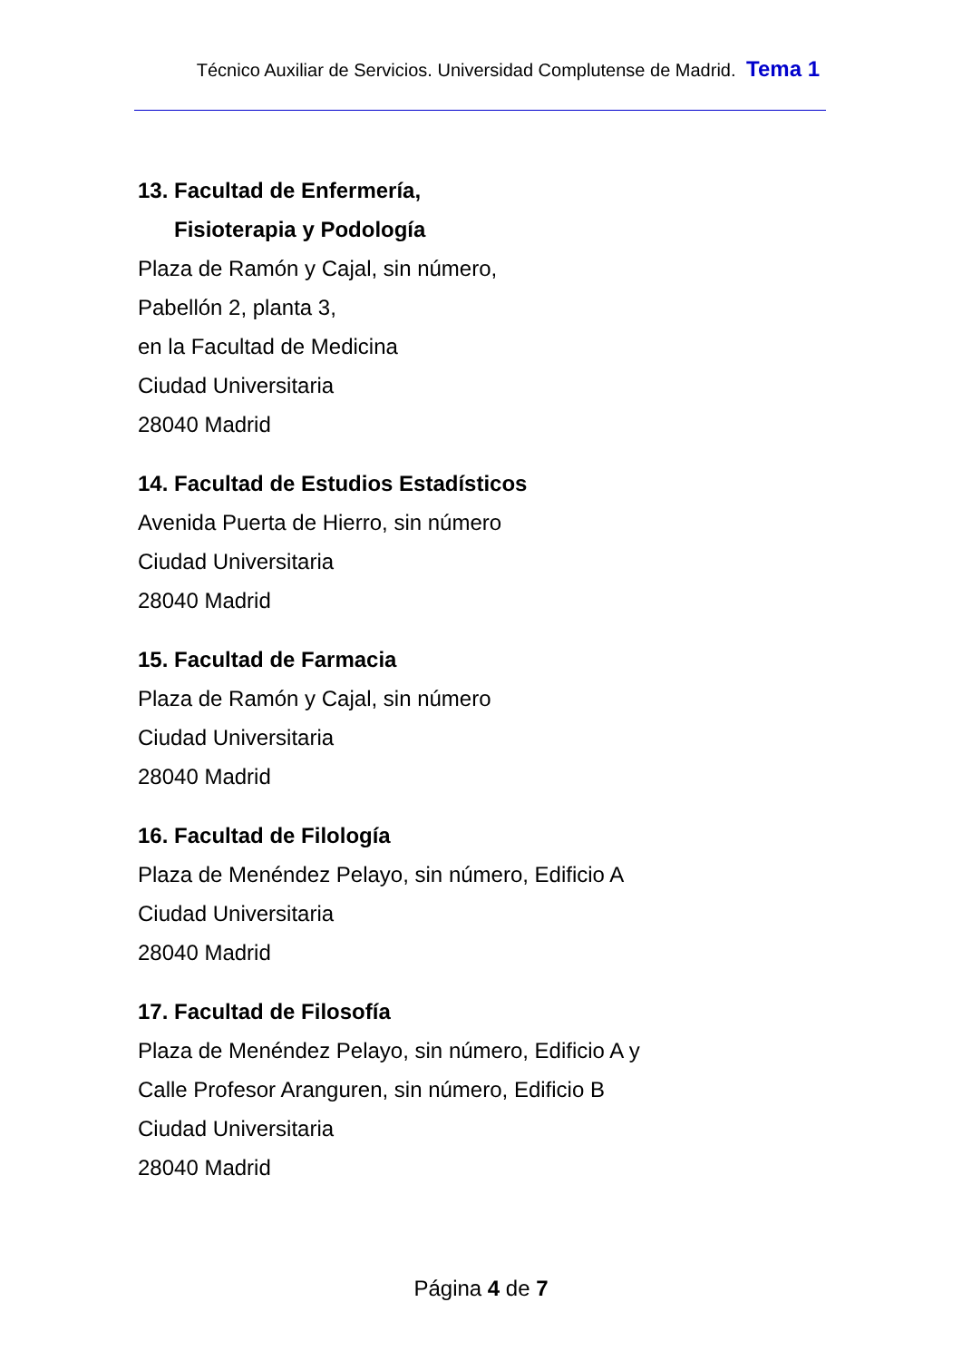Técnico Auxiliar de Servicios. Universidad Complutense de Madrid. Tema 1
13. Facultad de Enfermería,
Fisioterapia y Podología
Plaza de Ramón y Cajal, sin número,
Pabellón 2, planta 3,
en la Facultad de Medicina
Ciudad Universitaria
28040 Madrid
14. Facultad de Estudios Estadísticos
Avenida Puerta de Hierro, sin número
Ciudad Universitaria
28040 Madrid
15. Facultad de Farmacia
Plaza de Ramón y Cajal, sin número
Ciudad Universitaria
28040 Madrid
16. Facultad de Filología
Plaza de Menéndez Pelayo, sin número, Edificio A
Ciudad Universitaria
28040 Madrid
17. Facultad de Filosofía
Plaza de Menéndez Pelayo, sin número, Edificio A y
Calle Profesor Aranguren, sin número, Edificio B
Ciudad Universitaria
28040 Madrid
Página 4 de 7